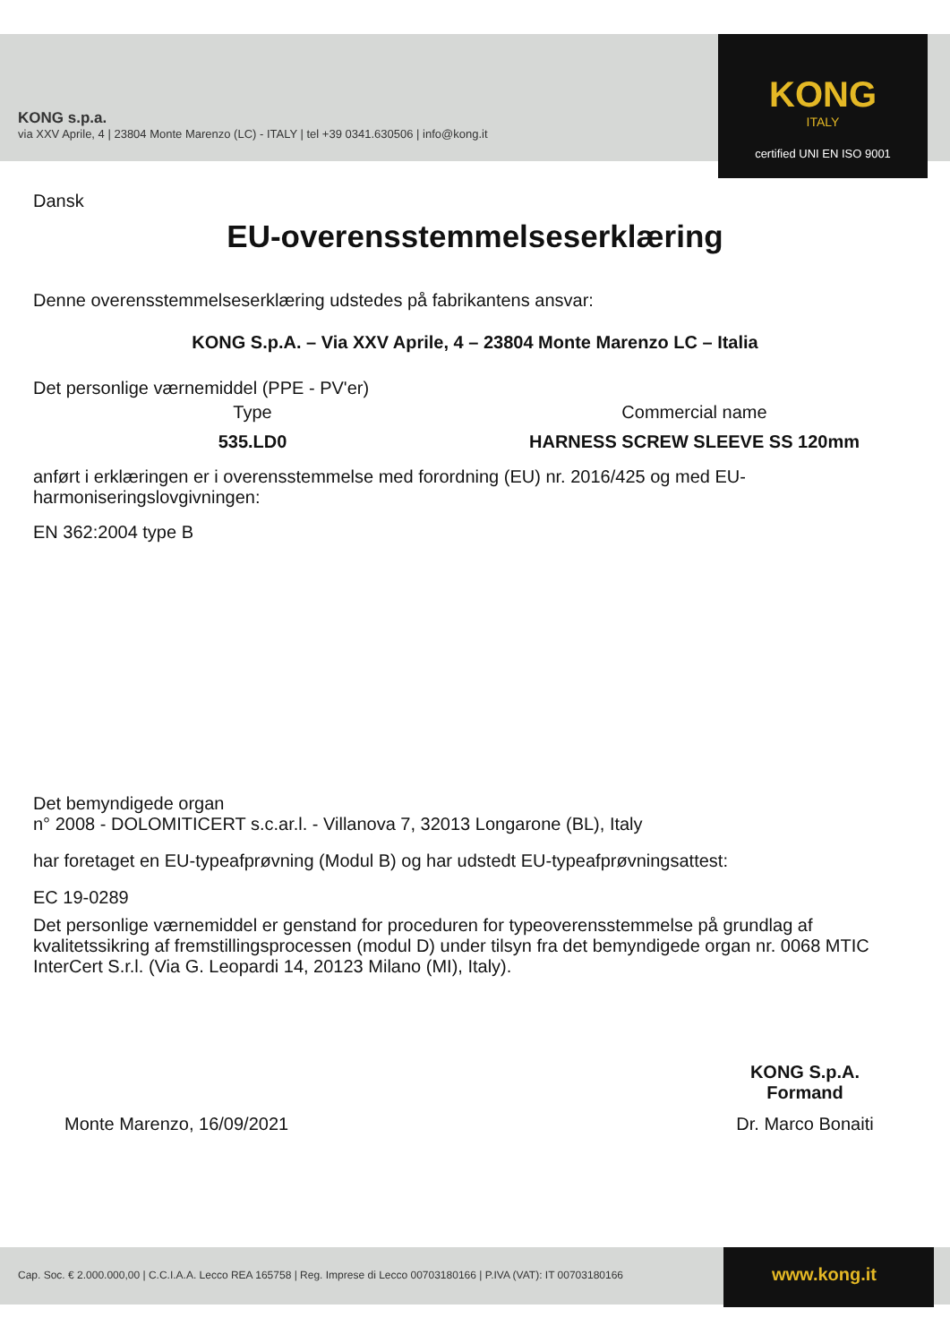KONG
ITALY
certified UNI EN ISO 9001
KONG s.p.a.
via XXV Aprile, 4 | 23804 Monte Marenzo (LC) - ITALY | tel +39 0341.630506 | info@kong.it
Dansk
EU-overensstemmelseserklæring
Denne overensstemmelseserklæring udstedes på fabrikantens ansvar:
KONG S.p.A. – Via XXV Aprile, 4 – 23804 Monte Marenzo LC – Italia
Det personlige værnemiddel (PPE - PV'er)
Type Commercial name
535.LD0 HARNESS SCREW SLEEVE SS 120mm
anført i erklæringen er i overensstemmelse med forordning (EU) nr. 2016/425 og med EU-harmoniseringslovgivningen:
EN 362:2004 type B
Det bemyndigede organ
n° 2008 - DOLOMITICERT s.c.ar.l. - Villanova 7, 32013 Longarone (BL), Italy
har foretaget en EU-typeafprøvning (Modul B) og har udstedt EU-typeafprøvningsattest:
EC 19-0289
Det personlige værnemiddel er genstand for proceduren for typeoverensstemmelse på grundlag af kvalitetssikring af fremstillingsprocessen (modul D) under tilsyn fra det bemyndigede organ nr. 0068 MTIC InterCert S.r.l. (Via G. Leopardi 14, 20123 Milano (MI), Italy).
Monte Marenzo, 16/09/2021
KONG S.p.A.
Formand
Dr. Marco Bonaiti
Cap. Soc. € 2.000.000,00 | C.C.I.A.A. Lecco REA 165758 | Reg. Imprese di Lecco 00703180166 | P.IVA (VAT): IT 00703180166
www.kong.it